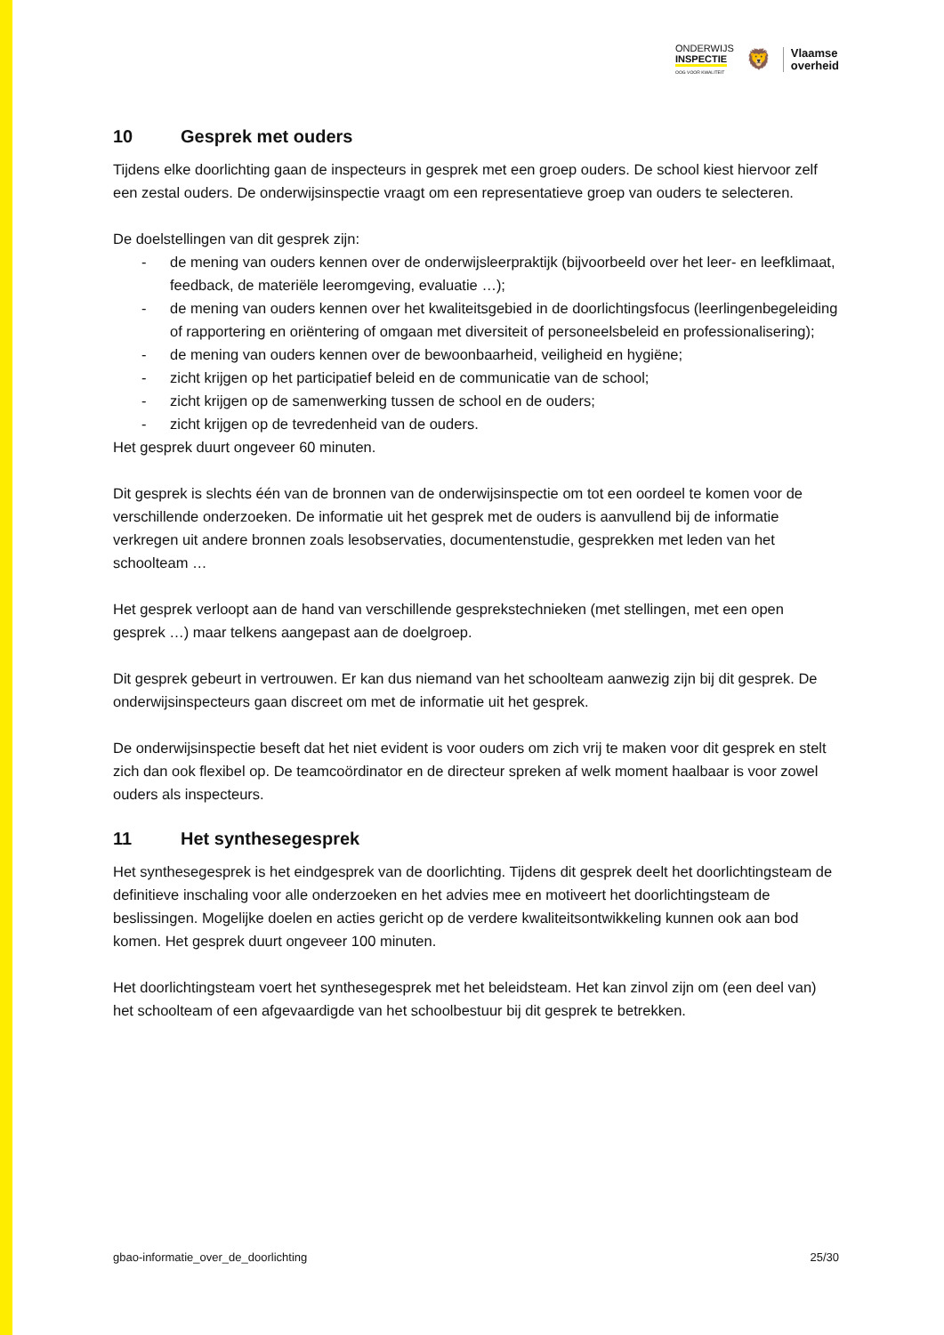ONDERWIJS
INSPECTIE
OOG VOOR KWALITEIT
🦁
Vlaamse
overheid
10 Gesprek met ouders
Tijdens elke doorlichting gaan de inspecteurs in gesprek met een groep ouders. De school kiest hier­voor zelf een zestal ouders. De onderwijsinspectie vraagt om een representatieve groep van ouders te selecteren.
De doelstellingen van dit gesprek zijn:
- de mening van ouders kennen over de onderwijsleerpraktijk (bijvoorbeeld over het leer- en leefklimaat, feedback, de materiële leeromgeving, evaluatie …);
- de mening van ouders kennen over het kwaliteitsgebied in de doorlichtingsfocus (leerlingen­begeleiding of rapportering en oriëntering of omgaan met diversiteit of personeelsbeleid en professionalisering);
- de mening van ouders kennen over de bewoonbaarheid, veiligheid en hygiëne;
- zicht krijgen op het participatief beleid en de communicatie van de school;
- zicht krijgen op de samenwerking tussen de school en de ouders;
- zicht krijgen op de tevredenheid van de ouders.
Het gesprek duurt ongeveer 60 minuten.
Dit gesprek is slechts één van de bronnen van de onderwijsinspectie om tot een oordeel te komen voor de verschillende onderzoeken. De informatie uit het gesprek met de ouders is aanvullend bij de informatie verkregen uit andere bronnen zoals lesobservaties, documentenstudie, gesprekken met leden van het schoolteam …
Het gesprek verloopt aan de hand van verschillende gesprekstechnieken (met stellingen, met een open gesprek …) maar telkens aangepast aan de doelgroep.
Dit gesprek gebeurt in vertrouwen. Er kan dus niemand van het schoolteam aanwezig zijn bij dit ge­sprek. De onderwijsinspecteurs gaan discreet om met de informatie uit het gesprek.
De onderwijsinspectie beseft dat het niet evident is voor ouders om zich vrij te maken voor dit ge­sprek en stelt zich dan ook flexibel op. De teamcoördinator en de directeur spreken af welk moment haalbaar is voor zowel ouders als inspecteurs.
11 Het synthesegesprek
Het synthesegesprek is het eindgesprek van de doorlichting. Tijdens dit gesprek deelt het doorlich­tingsteam de definitieve inschaling voor alle onderzoeken en het advies mee en motiveert het door­lichtingsteam de beslissingen. Mogelijke doelen en acties gericht op de verdere kwaliteitsontwikke­ling kunnen ook aan bod komen. Het gesprek duurt ongeveer 100 minuten.
Het doorlichtingsteam voert het synthesegesprek met het beleidsteam. Het kan zinvol zijn om (een deel van) het schoolteam of een afgevaardigde van het schoolbestuur bij dit gesprek te betrekken.
gbao-informatie_over_de_doorlichting 25/30